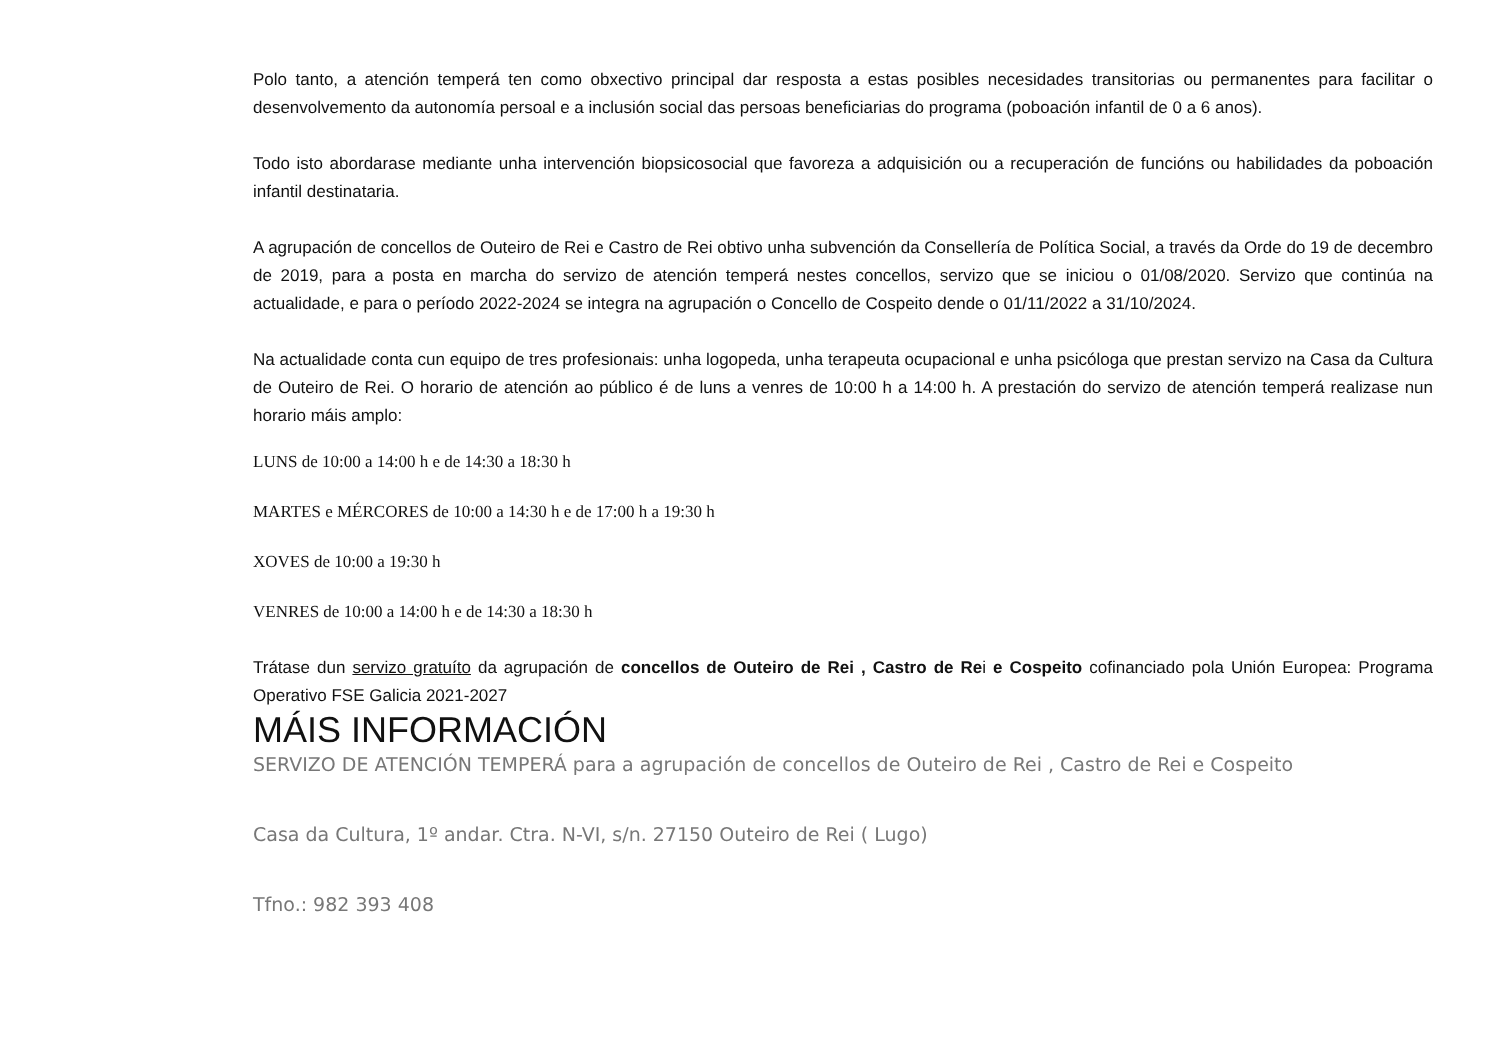Polo tanto, a atención temperá ten como obxectivo principal dar resposta a estas posibles necesidades transitorias ou permanentes para facilitar o desenvolvemento da autonomía persoal e a inclusión social das persoas beneficiarias do programa (poboación infantil de 0 a 6 anos).
Todo isto abordarase mediante unha intervención biopsicosocial que favoreza a adquisición ou a recuperación de funcións ou habilidades da poboación infantil destinataria.
A agrupación de concellos de Outeiro de Rei e Castro de Rei obtivo unha subvención da Consellería de Política Social, a través da Orde do 19 de decembro de 2019, para a posta en marcha do servizo de atención temperá nestes concellos, servizo que se iniciou o 01/08/2020. Servizo que continúa na actualidade, e para o período 2022-2024 se integra na agrupación o Concello de Cospeito dende o 01/11/2022 a 31/10/2024.
Na actualidade conta cun equipo de tres profesionais: unha logopeda, unha terapeuta ocupacional e unha psicóloga que prestan servizo na Casa da Cultura de Outeiro de Rei. O horario de atención ao público é de luns a venres de 10:00 h a 14:00 h. A prestación do servizo de atención temperá realizase nun horario máis amplo:
LUNS de 10:00 a 14:00 h e de 14:30 a 18:30 h
MARTES e MÉRCORES de 10:00 a 14:30 h e de 17:00 h a 19:30 h
XOVES de 10:00 a 19:30 h
VENRES de 10:00 a 14:00 h e de 14:30 a 18:30 h
Trátase dun servizo gratuíto da agrupación de concellos de Outeiro de Rei , Castro de Rei e Cospeito cofinanciado pola Unión Europea: Programa Operativo FSE Galicia 2021-2027
MÁIS INFORMACIÓN
SERVIZO DE ATENCIÓN TEMPERÁ para a agrupación de concellos de Outeiro de Rei , Castro de Rei e Cospeito
Casa da Cultura, 1º andar. Ctra. N-VI, s/n. 27150 Outeiro de Rei ( Lugo)
Tfno.: 982 393 408